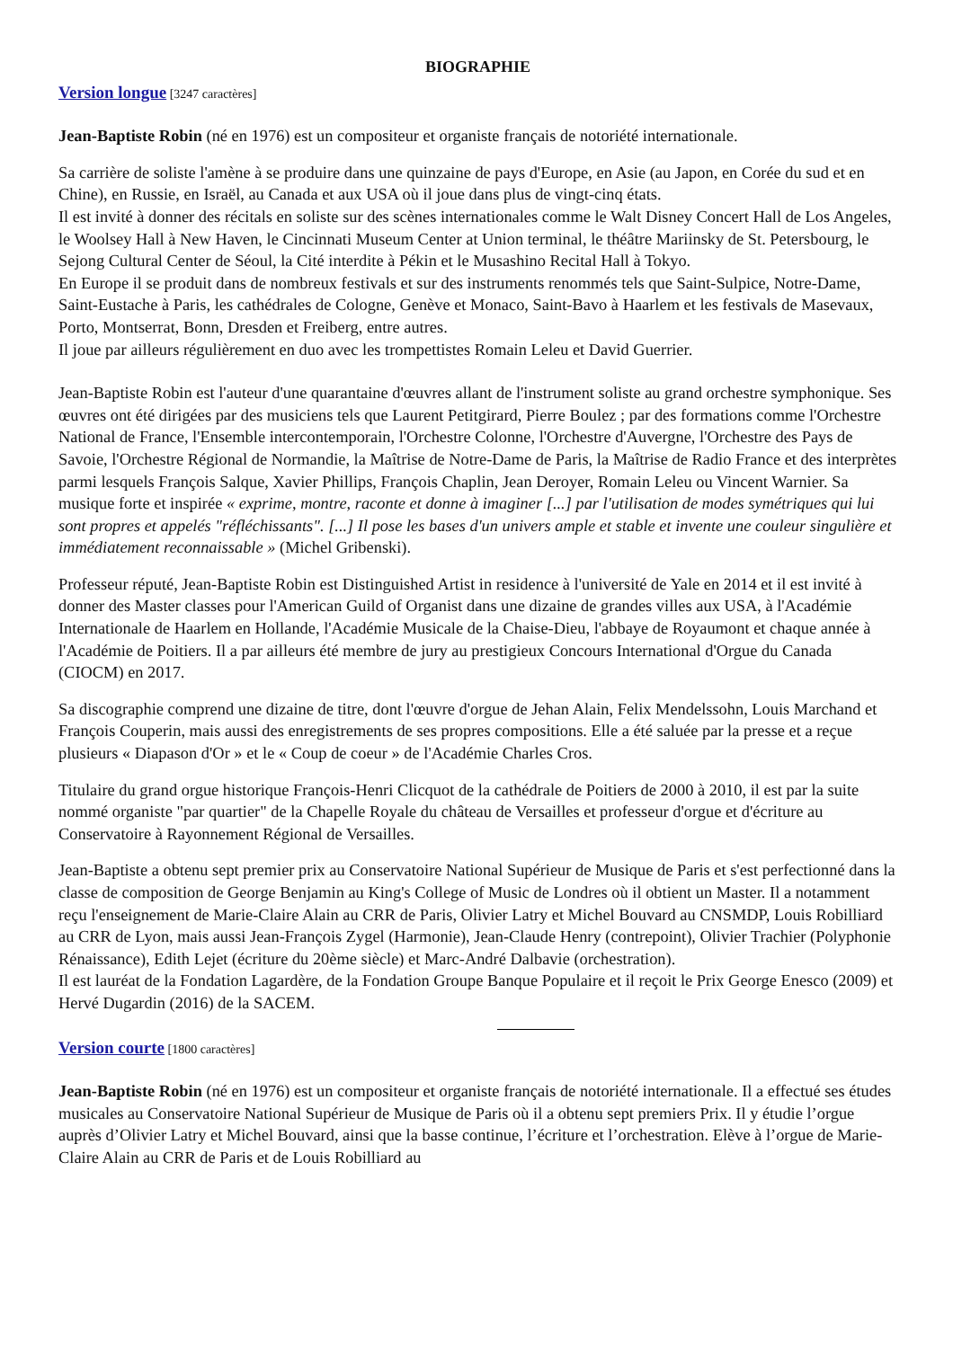BIOGRAPHIE
Version longue [3247 caractères]
Jean-Baptiste Robin (né en 1976) est un compositeur et organiste français de notoriété internationale.
Sa carrière de soliste l'amène à se produire dans une quinzaine de pays d'Europe, en Asie (au Japon, en Corée du sud et en Chine), en Russie, en Israël, au Canada et aux USA où il joue dans plus de vingt-cinq états.
Il est invité à donner des récitals en soliste sur des scènes internationales comme le Walt Disney Concert Hall de Los Angeles, le Woolsey Hall à New Haven, le Cincinnati Museum Center at Union terminal, le théâtre Mariinsky de St. Petersbourg, le Sejong Cultural Center de Séoul, la Cité interdite à Pékin et le Musashino Recital Hall à Tokyo.
En Europe il se produit dans de nombreux festivals et sur des instruments renommés tels que Saint-Sulpice, Notre-Dame, Saint-Eustache à Paris, les cathédrales de Cologne, Genève et Monaco, Saint-Bavo à Haarlem et les festivals de Masevaux, Porto, Montserrat, Bonn, Dresden et Freiberg, entre autres.
Il joue par ailleurs régulièrement en duo avec les trompettistes Romain Leleu et David Guerrier.
Jean-Baptiste Robin est l'auteur d'une quarantaine d'œuvres allant de l'instrument soliste au grand orchestre symphonique. Ses œuvres ont été dirigées par des musiciens tels que Laurent Petitgirard, Pierre Boulez ; par des formations comme l'Orchestre National de France, l'Ensemble intercontemporain, l'Orchestre Colonne, l'Orchestre d'Auvergne, l'Orchestre des Pays de Savoie, l'Orchestre Régional de Normandie, la Maîtrise de Notre-Dame de Paris, la Maîtrise de Radio France et des interprètes parmi lesquels François Salque, Xavier Phillips, François Chaplin, Jean Deroyer, Romain Leleu ou Vincent Warnier. Sa musique forte et inspirée « exprime, montre, raconte et donne à imaginer [...] par l'utilisation de modes symétriques qui lui sont propres et appelés "réfléchissants". [...] Il pose les bases d'un univers ample et stable et invente une couleur singulière et immédiatement reconnaissable » (Michel Gribenski).
Professeur réputé, Jean-Baptiste Robin est Distinguished Artist in residence à l'université de Yale en 2014 et il est invité à donner des Master classes pour l'American Guild of Organist dans une dizaine de grandes villes aux USA, à l'Académie Internationale de Haarlem en Hollande, l'Académie Musicale de la Chaise-Dieu, l'abbaye de Royaumont et chaque année à l'Académie de Poitiers. Il a par ailleurs été membre de jury au prestigieux Concours International d'Orgue du Canada (CIOCM) en 2017.
Sa discographie comprend une dizaine de titre, dont l'œuvre d'orgue de Jehan Alain, Felix Mendelssohn, Louis Marchand et François Couperin, mais aussi des enregistrements de ses propres compositions. Elle a été saluée par la presse et a reçue plusieurs « Diapason d'Or » et le « Coup de coeur » de l'Académie Charles Cros.
Titulaire du grand orgue historique François-Henri Clicquot de la cathédrale de Poitiers de 2000 à 2010, il est par la suite nommé organiste "par quartier" de la Chapelle Royale du château de Versailles et professeur d'orgue et d'écriture au Conservatoire à Rayonnement Régional de Versailles.
Jean-Baptiste a obtenu sept premier prix au Conservatoire National Supérieur de Musique de Paris et s'est perfectionné dans la classe de composition de George Benjamin au King's College of Music de Londres où il obtient un Master. Il a notamment reçu l'enseignement de Marie-Claire Alain au CRR de Paris, Olivier Latry et Michel Bouvard au CNSMDP, Louis Robilliard au CRR de Lyon, mais aussi Jean-François Zygel (Harmonie), Jean-Claude Henry (contrepoint), Olivier Trachier (Polyphonie Rénaissance), Edith Lejet (écriture du 20ème siècle) et Marc-André Dalbavie (orchestration).
Il est lauréat de la Fondation Lagardère, de la Fondation Groupe Banque Populaire et il reçoit le Prix George Enesco (2009) et Hervé Dugardin (2016) de la SACEM.
Version courte [1800 caractères]
Jean-Baptiste Robin (né en 1976) est un compositeur et organiste français de notoriété internationale. Il a effectué ses études musicales au Conservatoire National Supérieur de Musique de Paris où il a obtenu sept premiers Prix. Il y étudie l’orgue auprès d’Olivier Latry et Michel Bouvard, ainsi que la basse continue, l’écriture et l’orchestration. Elève à l’orgue de Marie-Claire Alain au CRR de Paris et de Louis Robilliard au